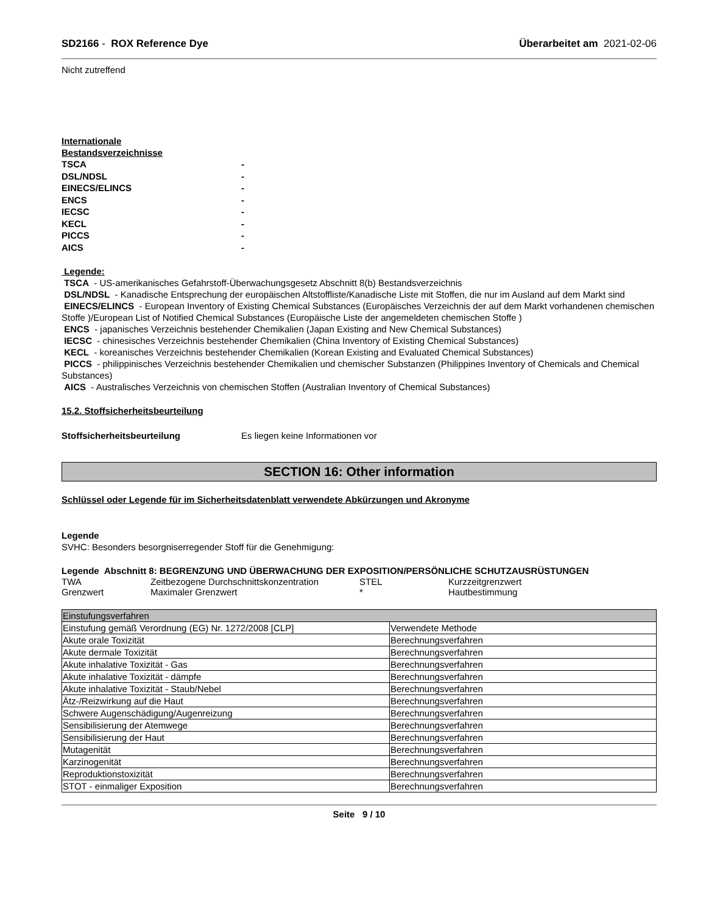SD2166 - ROX Reference Dye Überarbeitet am 2021-02-06
Nicht zutreffend
Internationale
Bestandsverzeichnisse
TSCA - DSL/NDSL - EINECS/ELINCS - ENCS - IECSC - KECL - PICCS - AICS -
Legende:
TSCA - US-amerikanisches Gefahrstoff-Überwachungsgesetz Abschnitt 8(b) Bestandsverzeichnis
DSL/NDSL - Kanadische Entsprechung der europäischen Altstoffliste/Kanadische Liste mit Stoffen, die nur im Ausland auf dem Markt sind
EINECS/ELINCS - European Inventory of Existing Chemical Substances (Europäisches Verzeichnis der auf dem Markt vorhandenen chemischen Stoffe )/European List of Notified Chemical Substances (Europäische Liste der angemeldeten chemischen Stoffe )
ENCS - japanisches Verzeichnis bestehender Chemikalien (Japan Existing and New Chemical Substances)
IECSC - chinesisches Verzeichnis bestehender Chemikalien (China Inventory of Existing Chemical Substances)
KECL - koreanisches Verzeichnis bestehender Chemikalien (Korean Existing and Evaluated Chemical Substances)
PICCS - philippinisches Verzeichnis bestehender Chemikalien und chemischer Substanzen (Philippines Inventory of Chemicals and Chemical Substances)
AICS - Australisches Verzeichnis von chemischen Stoffen (Australian Inventory of Chemical Substances)
15.2. Stoffsicherheitsbeurteilung
Stoffsicherheitsbeurteilung Es liegen keine Informationen vor
SECTION 16: Other information
Schlüssel oder Legende für im Sicherheitsdatenblatt verwendete Abkürzungen und Akronyme
Legende
SVHC: Besonders besorgniserregender Stoff für die Genehmigung:
Legende Abschnitt 8: BEGRENZUNG UND ÜBERWACHUNG DER EXPOSITION/PERSÖNLICHE SCHUTZAUSRÜSTUNGEN
| TWA | Zeitbezogene Durchschnittskonzentration | STEL | Kurzzeitgrenzwert |
| Grenzwert | Maximaler Grenzwert | * | Hautbestimmung |
| Einstufungsverfahren | |
| Einstufung gemäß Verordnung (EG) Nr. 1272/2008 [CLP] | Verwendete Methode |
| Akute orale Toxizität | Berechnungsverfahren |
| Akute dermale Toxizität | Berechnungsverfahren |
| Akute inhalative Toxizität - Gas | Berechnungsverfahren |
| Akute inhalative Toxizität - dämpfe | Berechnungsverfahren |
| Akute inhalative Toxizität - Staub/Nebel | Berechnungsverfahren |
| Ätz-/Reizwirkung auf die Haut | Berechnungsverfahren |
| Schwere Augenschädigung/Augenreizung | Berechnungsverfahren |
| Sensibilisierung der Atemwege | Berechnungsverfahren |
| Sensibilisierung der Haut | Berechnungsverfahren |
| Mutagenität | Berechnungsverfahren |
| Karzinogenität | Berechnungsverfahren |
| Reproduktionstoxizität | Berechnungsverfahren |
| STOT - einmaliger Exposition | Berechnungsverfahren |
Seite 9 / 10